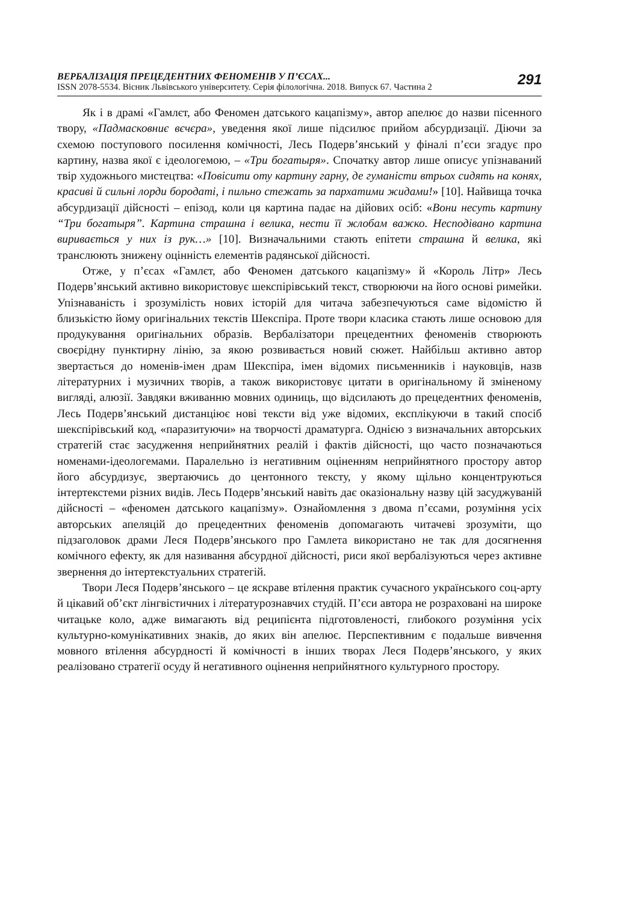ВЕРБАЛІЗАЦІЯ ПРЕЦЕДЕНТНИХ ФЕНОМЕНІВ У П’ЄСАХ...
ISSN 2078-5534. Вісник Львівського університету. Серія філологічна. 2018. Випуск 67. Частина 2
291
Як і в драмі «Гамлєт, або Феномен датського кацапізму», автор апелює до назви пісенного твору, «Падмасковниє вєчєра», уведення якої лише підсилює прийом абсурдизації. Діючи за схемою поступового посилення комічності, Лесь Подерв’янський у фіналі п’єси згадує про картину, назва якої є ідеологемою, – «Три богатыря». Спочатку автор лише описує упізнаваний твір художнього мистецтва: «Повісити оту картину гарну, де гуманісти втрьох сидять на конях, красиві й сильні лорди бородаті, і пильно стежать за пархатими жидами!» [10]. Найвища точка абсурдизації дійсності – епізод, коли ця картина падає на дійових осіб: «Вони несуть картину “Три богатыря”. Картина страшна і велика, нести її жлобам важко. Несподівано картина виривається у них із рук…» [10]. Визначальними стають епітети страшна й велика, які транслюють знижену оцінність елементів радянської дійсності.
Отже, у п’єсах «Гамлєт, або Феномен датського кацапізму» й «Король Літр» Лесь Подерв’янський активно використовує шекспірівський текст, створюючи на його основі римейки. Упізнаваність і зрозумілість нових історій для читача забезпечуються саме відомістю й близькістю йому оригінальних текстів Шекспіра. Проте твори класика стають лише основою для продукування оригінальних образів. Вербалізатори прецедентних феноменів створюють своєрідну пунктирну лінію, за якою розвивається новий сюжет. Найбільш активно автор звертається до номенів-імен драм Шекспіра, імен відомих письменників і науковців, назв літературних і музичних творів, а також використовує цитати в оригінальному й зміненому вигляді, алюзії. Завдяки вживанню мовних одиниць, що відсилають до прецедентних феноменів, Лесь Подерв’янський дистанціює нові тексти від уже відомих, експлікуючи в такий спосіб шекспірівський код, «паразитуючи» на творчості драматурга. Однією з визначальних авторських стратегій стає засудження неприйнятних реалій і фактів дійсності, що часто позначаються номенами-ідеологемами. Паралельно із негативним оціненням неприйнятного простору автор його абсурдизує, звертаючись до центонного тексту, у якому щільно концентруються інтертекстеми різних видів. Лесь Подерв’янський навіть дає оказіональну назву цій засуджуваній дійсності – «феномен датського кацапізму». Ознайомлення з двома п’єсами, розуміння усіх авторських апеляцій до прецедентних феноменів допомагають читачеві зрозуміти, що підзаголовок драми Леся Подерв’янського про Гамлета використано не так для досягнення комічного ефекту, як для називання абсурдної дійсності, риси якої вербалізуються через активне звернення до інтертекстуальних стратегій.
Твори Леся Подерв’янського – це яскраве втілення практик сучасного українського соц-арту й цікавий об’єкт лінгвістичних і літературознавчих студій. П’єси автора не розраховані на широке читацьке коло, адже вимагають від реципієнта підготовленості, глибокого розуміння усіх культурно-комунікативних знаків, до яких він апелює. Перспективним є подальше вивчення мовного втілення абсурдності й комічності в інших творах Леся Подерв’янського, у яких реалізовано стратегії осуду й негативного оцінення неприйнятного культурного простору.